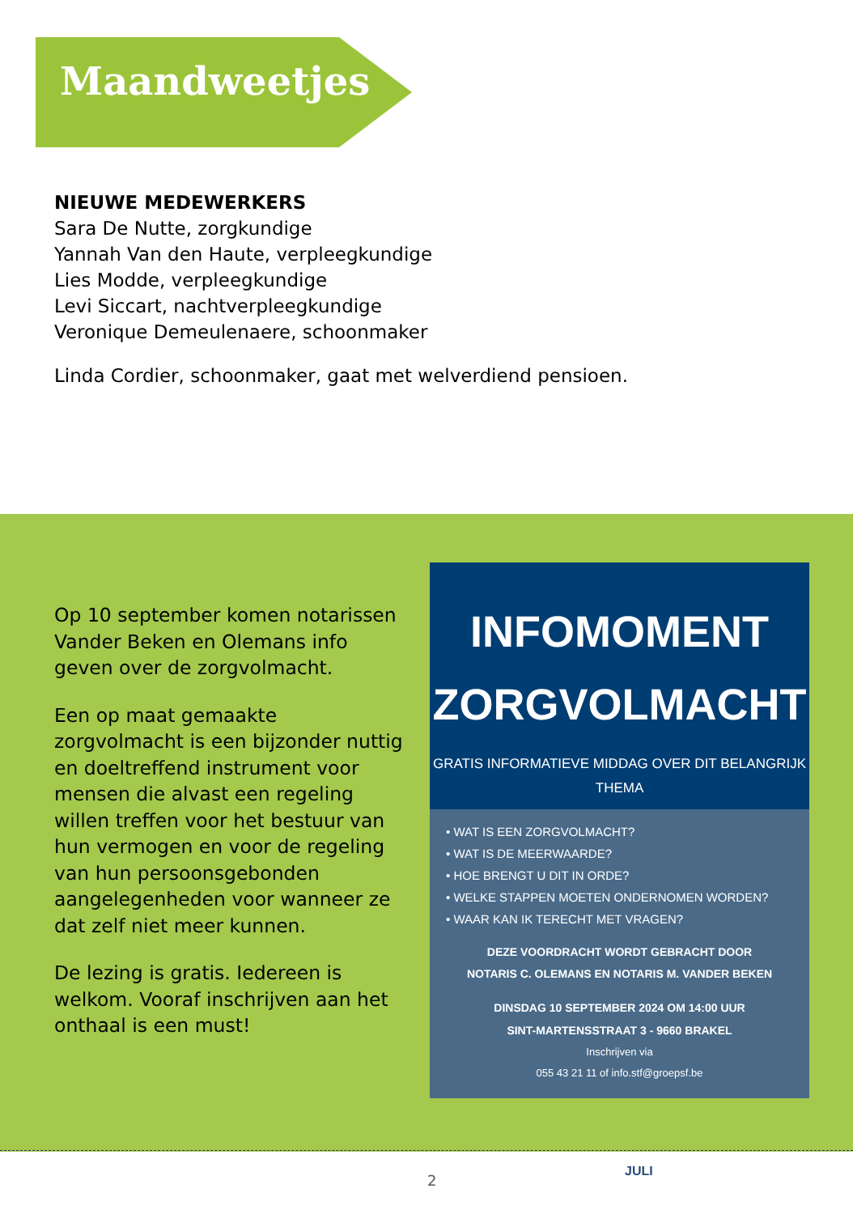Maandweetjes
NIEUWE MEDEWERKERS
Sara De Nutte, zorgkundige
Yannah Van den Haute, verpleegkundige
Lies Modde, verpleegkundige
Levi Siccart, nachtverpleegkundige
Veronique Demeulenaere, schoonmaker
Linda Cordier, schoonmaker, gaat met welverdiend pensioen.
Op 10 september komen notarissen Vander Beken en Olemans info geven over de zorgvolmacht.
Een op maat gemaakte zorgvolmacht is een bijzonder nuttig en doeltreffend instrument voor mensen die alvast een regeling willen treffen voor het bestuur van hun vermogen en voor de regeling van hun persoonsgebonden aangelegenheden voor wanneer ze dat zelf niet meer kunnen.
De lezing is gratis. Iedereen is welkom. Vooraf inschrijven aan het onthaal is een must!
INFOMOMENT
ZORGVOLMACHT
GRATIS INFORMATIEVE MIDDAG OVER DIT BELANGRIJK
THEMA
• WAT IS EEN ZORGVOLMACHT?
• WAT IS DE MEERWAARDE?
• HOE BRENGT U DIT IN ORDE?
• WELKE STAPPEN MOETEN ONDERNOMEN WORDEN?
• WAAR KAN IK TERECHT MET VRAGEN?
DEZE VOORDRACHT WORDT GEBRACHT DOOR
NOTARIS C. OLEMANS EN NOTARIS M. VANDER BEKEN
DINSDAG 10 SEPTEMBER 2024 OM 14:00 UUR
SINT-MARTENSSTRAAT 3 - 9660 BRAKEL
Inschrijven via
055 43 21 11 of info.stf@groepsf.be
2
JULI